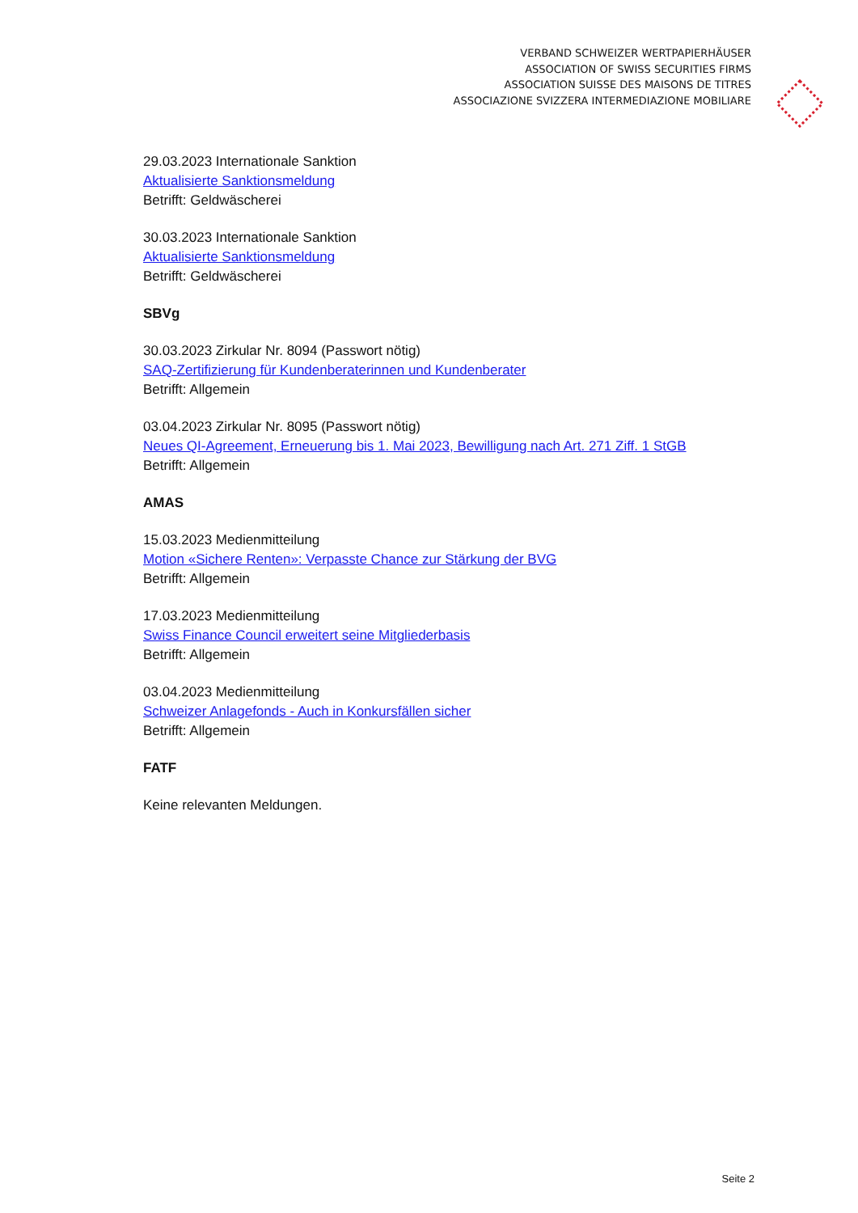VERBAND SCHWEIZER WERTPAPIERHÄUSER
ASSOCIATION OF SWISS SECURITIES FIRMS
ASSOCIATION SUISSE DES MAISONS DE TITRES
ASSOCIAZIONE SVIZZERA INTERMEDIAZIONE MOBILIARE
29.03.2023 Internationale Sanktion
Aktualisierte Sanktionsmeldung
Betrifft: Geldwäscherei
30.03.2023 Internationale Sanktion
Aktualisierte Sanktionsmeldung
Betrifft: Geldwäscherei
SBVg
30.03.2023 Zirkular Nr. 8094 (Passwort nötig)
SAQ-Zertifizierung für Kundenberaterinnen und Kundenberater
Betrifft: Allgemein
03.04.2023 Zirkular Nr. 8095 (Passwort nötig)
Neues QI-Agreement, Erneuerung bis 1. Mai 2023, Bewilligung nach Art. 271 Ziff. 1 StGB
Betrifft: Allgemein
AMAS
15.03.2023 Medienmitteilung
Motion «Sichere Renten»: Verpasste Chance zur Stärkung der BVG
Betrifft: Allgemein
17.03.2023 Medienmitteilung
Swiss Finance Council erweitert seine Mitgliederbasis
Betrifft: Allgemein
03.04.2023 Medienmitteilung
Schweizer Anlagefonds - Auch in Konkursfällen sicher
Betrifft: Allgemein
FATF
Keine relevanten Meldungen.
Seite 2